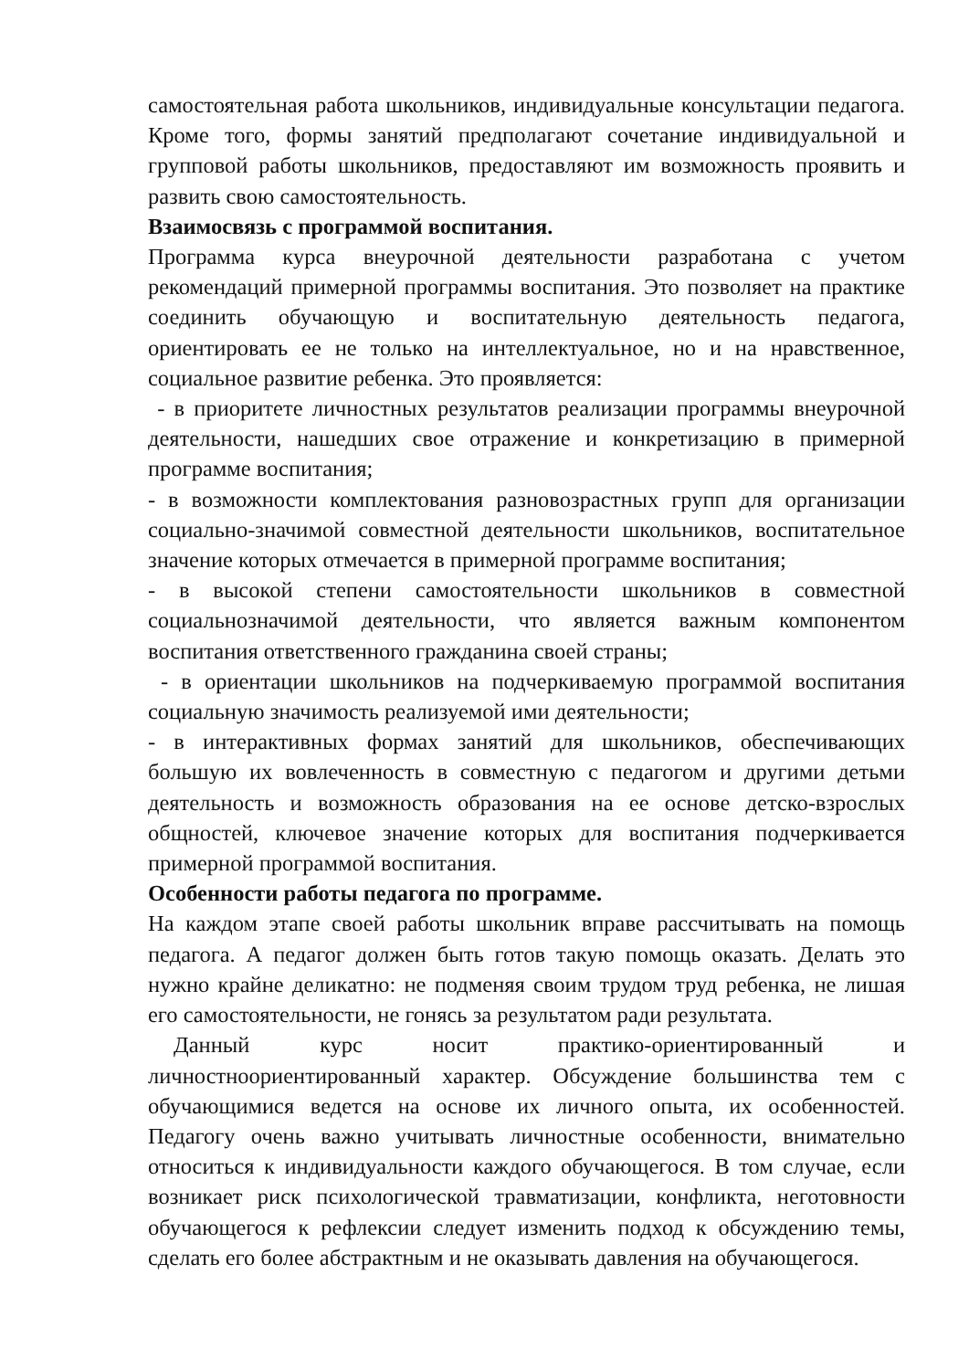самостоятельная работа школьников, индивидуальные консультации педагога. Кроме того, формы занятий предполагают сочетание индивидуальной и групповой работы школьников, предоставляют им возможность проявить и развить свою самостоятельность.
Взаимосвязь с программой воспитания.
Программа курса внеурочной деятельности разработана с учетом рекомендаций примерной программы воспитания. Это позволяет на практике соединить обучающую и воспитательную деятельность педагога, ориентировать ее не только на интеллектуальное, но и на нравственное, социальное развитие ребенка. Это проявляется:
- в приоритете личностных результатов реализации программы внеурочной деятельности, нашедших свое отражение и конкретизацию в примерной программе воспитания;
- в возможности комплектования разновозрастных групп для организации социально-значимой совместной деятельности школьников, воспитательное значение которых отмечается в примерной программе воспитания;
- в высокой степени самостоятельности школьников в совместной социальнозначимой деятельности, что является важным компонентом воспитания ответственного гражданина своей страны;
- в ориентации школьников на подчеркиваемую программой воспитания социальную значимость реализуемой ими деятельности;
- в интерактивных формах занятий для школьников, обеспечивающих большую их вовлеченность в совместную с педагогом и другими детьми деятельность и возможность образования на ее основе детско-взрослых общностей, ключевое значение которых для воспитания подчеркивается примерной программой воспитания.
Особенности работы педагога по программе.
На каждом этапе своей работы школьник вправе рассчитывать на помощь педагога. А педагог должен быть готов такую помощь оказать. Делать это нужно крайне деликатно: не подменяя своим трудом труд ребенка, не лишая его самостоятельности, не гонясь за результатом ради результата.
Данный курс носит практико-ориентированный и личностноориентированный характер. Обсуждение большинства тем с обучающимися ведется на основе их личного опыта, их особенностей. Педагогу очень важно учитывать личностные особенности, внимательно относиться к индивидуальности каждого обучающегося. В том случае, если возникает риск психологической травматизации, конфликта, неготовности обучающегося к рефлексии следует изменить подход к обсуждению темы, сделать его более абстрактным и не оказывать давления на обучающегося.